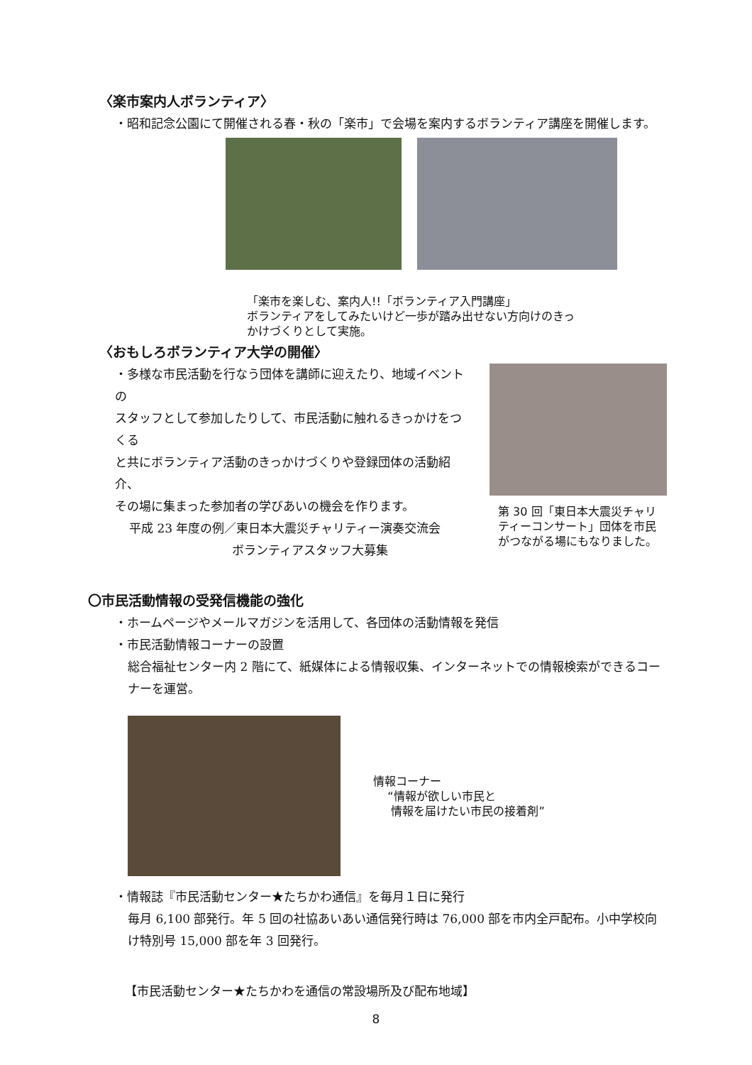〈楽市案内人ボランティア〉
・昭和記念公園にて開催される春・秋の「楽市」で会場を案内するボランティア講座を開催します。
「楽市を楽しむ、案内人!!「ボランティア入門講座」
ボランティアをしてみたいけど一歩が踏み出せない方向けのきっ
かけづくりとして実施。
〈おもしろボランティア大学の開催〉
・多様な市民活動を行なう団体を講師に迎えたり、地域イベントの
スタッフとして参加したりして、市民活動に触れるきっかけをつくる
と共にボランティア活動のきっかけづくりや登録団体の活動紹介、
その場に集まった参加者の学びあいの機会を作ります。
平成 23 年度の例／東日本大震災チャリティー演奏交流会
ボランティアスタッフ大募集
第 30 回「東日本大震災チャリティーコンサート」団体を市民がつながる場にもなりました。
〇市民活動情報の受発信機能の強化
・ホームページやメールマガジンを活用して、各団体の活動情報を発信
・市民活動情報コーナーの設置
総合福祉センター内 2 階にて、紙媒体による情報収集、インターネットでの情報検索ができるコーナーを運営。
情報コーナー
“情報が欲しい市民と
情報を届けたい市民の接着剤”
・情報誌『市民活動センター★たちかわ通信』を毎月１日に発行
毎月 6,100 部発行。年 5 回の社協あいあい通信発行時は 76,000 部を市内全戸配布。小中学校向け特別号 15,000 部を年 3 回発行。
【市民活動センター★たちかわを通信の常設場所及び配布地域】
8